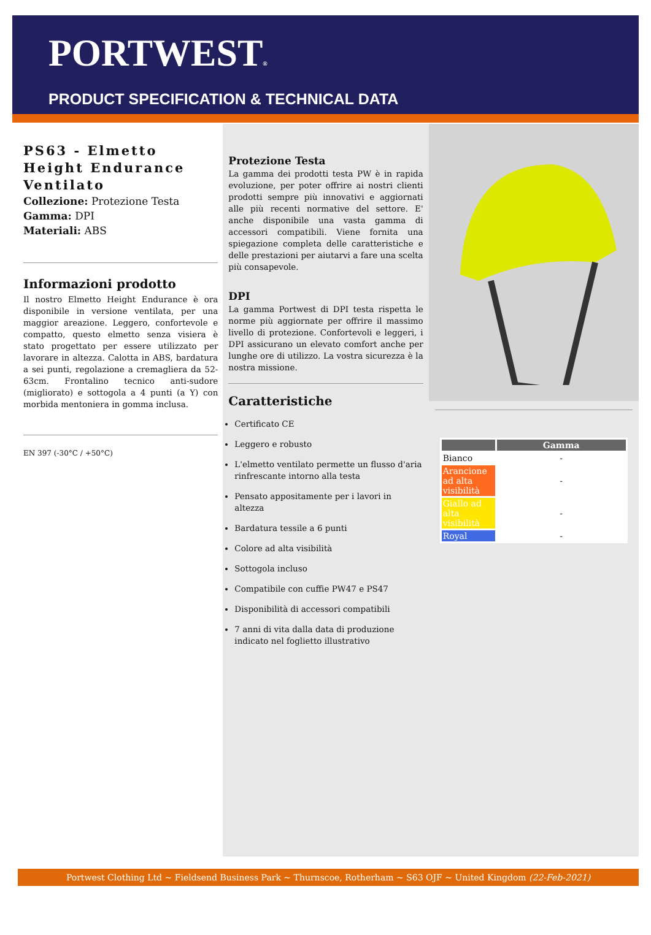PORTWEST®
PRODUCT SPECIFICATION & TECHNICAL DATA
PS63 - Elmetto Height Endurance Ventilato
Collezione: Protezione Testa
Gamma: DPI
Materiali: ABS
Informazioni prodotto
Il nostro Elmetto Height Endurance è ora disponibile in versione ventilata, per una maggior areazione. Leggero, confortevole e compatto, questo elmetto senza visiera è stato progettato per essere utilizzato per lavorare in altezza. Calotta in ABS, bardatura a sei punti, regolazione a cremagliera da 52-63cm. Frontalino tecnico anti-sudore (migliorato) e sottogola a 4 punti (a Y) con morbida mentoniera in gomma inclusa.
EN 397 (-30°C / +50°C)
Protezione Testa
La gamma dei prodotti testa PW è in rapida evoluzione, per poter offrire ai nostri clienti prodotti sempre più innovativi e aggiornati alle più recenti normative del settore. E' anche disponibile una vasta gamma di accessori compatibili. Viene fornita una spiegazione completa delle caratteristiche e delle prestazioni per aiutarvi a fare una scelta più consapevole.
DPI
La gamma Portwest di DPI testa rispetta le norme più aggiornate per offrire il massimo livello di protezione. Confortevoli e leggeri, i DPI assicurano un elevato comfort anche per lunghe ore di utilizzo. La vostra sicurezza è la nostra missione.
Caratteristiche
Certificato CE
Leggero e robusto
L'elmetto ventilato permette un flusso d'aria rinfrescante intorno alla testa
Pensato appositamente per i lavori in altezza
Bardatura tessile a 6 punti
Colore ad alta visibilità
Sottogola incluso
Compatibile con cuffie PW47 e PS47
Disponibilità di accessori compatibili
7 anni di vita dalla data di produzione indicato nel foglietto illustrativo
| | Gamma |
| --- | --- |
| Bianco | - |
| Arancione ad alta visibilità | - |
| Giallo ad alta visibilità | - |
| Royal | - |
Portwest Clothing Ltd ~ Fieldsend Business Park ~ Thurnscoe, Rotherham ~ S63 OJF ~ United Kingdom (22-Feb-2021)